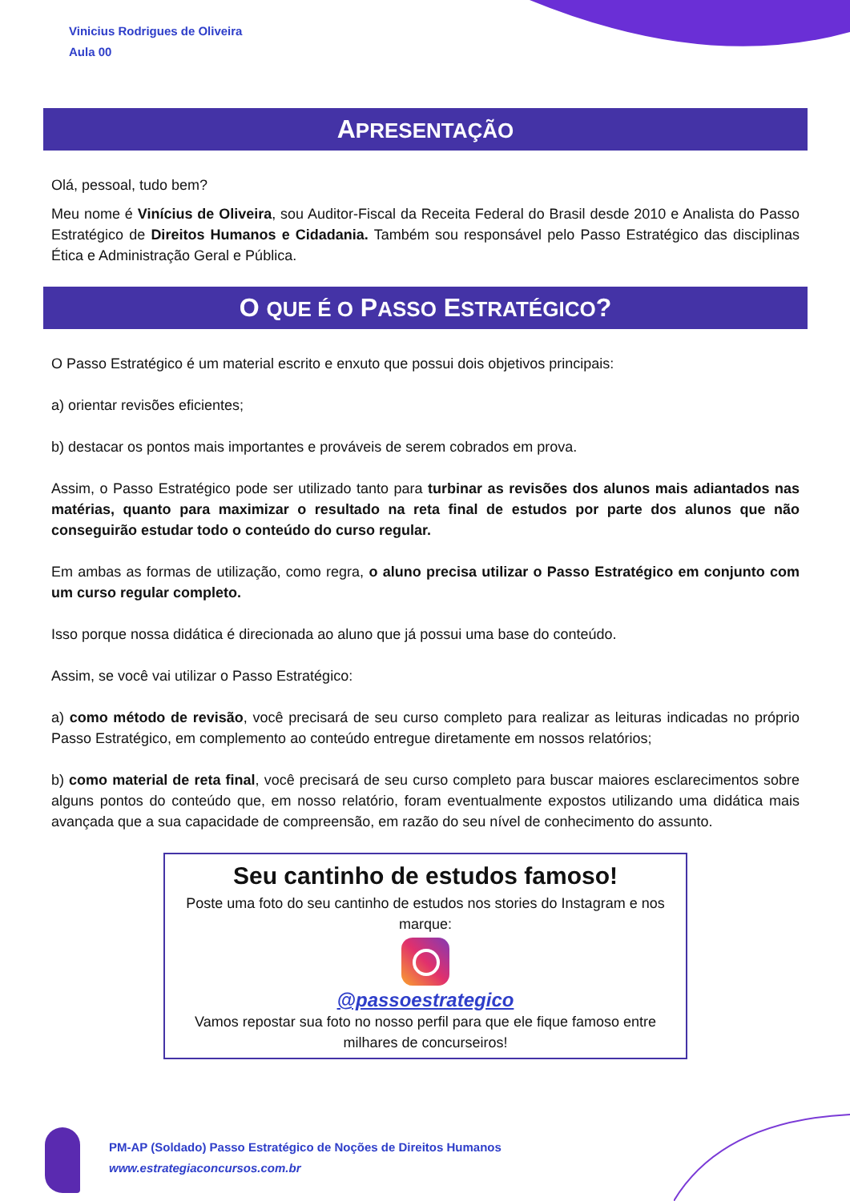Vinicius Rodrigues de Oliveira
Aula 00
APRESENTAÇÃO
Olá, pessoal, tudo bem?
Meu nome é Vinícius de Oliveira, sou Auditor-Fiscal da Receita Federal do Brasil desde 2010 e Analista do Passo Estratégico de Direitos Humanos e Cidadania. Também sou responsável pelo Passo Estratégico das disciplinas Ética e Administração Geral e Pública.
O QUE É O PASSO ESTRATÉGICO?
O Passo Estratégico é um material escrito e enxuto que possui dois objetivos principais:
a) orientar revisões eficientes;
b) destacar os pontos mais importantes e prováveis de serem cobrados em prova.
Assim, o Passo Estratégico pode ser utilizado tanto para turbinar as revisões dos alunos mais adiantados nas matérias, quanto para maximizar o resultado na reta final de estudos por parte dos alunos que não conseguirão estudar todo o conteúdo do curso regular.
Em ambas as formas de utilização, como regra, o aluno precisa utilizar o Passo Estratégico em conjunto com um curso regular completo.
Isso porque nossa didática é direcionada ao aluno que já possui uma base do conteúdo.
Assim, se você vai utilizar o Passo Estratégico:
a) como método de revisão, você precisará de seu curso completo para realizar as leituras indicadas no próprio Passo Estratégico, em complemento ao conteúdo entregue diretamente em nossos relatórios;
b) como material de reta final, você precisará de seu curso completo para buscar maiores esclarecimentos sobre alguns pontos do conteúdo que, em nosso relatório, foram eventualmente expostos utilizando uma didática mais avançada que a sua capacidade de compreensão, em razão do seu nível de conhecimento do assunto.
Seu cantinho de estudos famoso!
Poste uma foto do seu cantinho de estudos nos stories do Instagram e nos marque:
@passoestrategico
Vamos repostar sua foto no nosso perfil para que ele fique famoso entre milhares de concurseiros!
PM-AP (Soldado) Passo Estratégico de Noções de Direitos Humanos
www.estrategiaconcursos.com.br